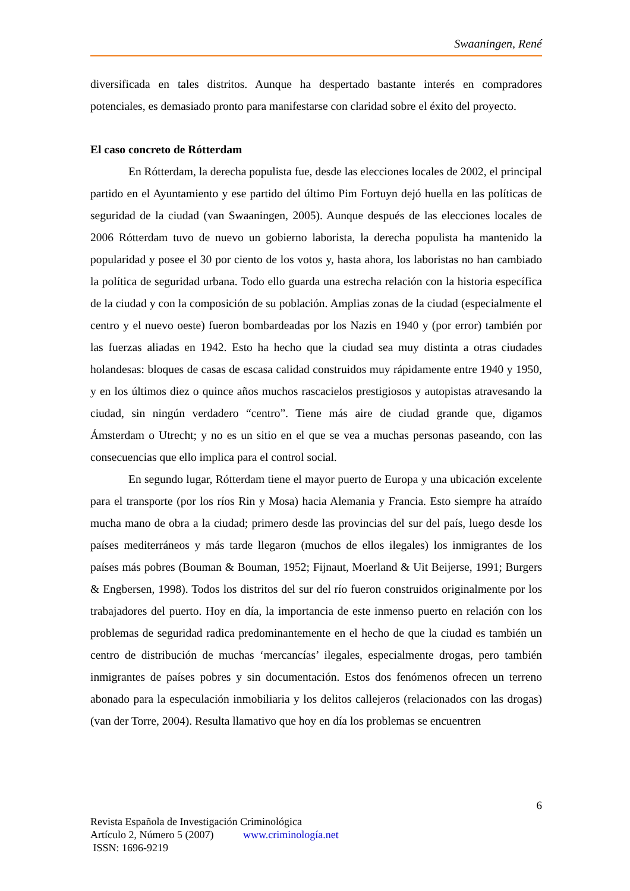Swaaningen, René
diversificada en tales distritos. Aunque ha despertado bastante interés en compradores potenciales, es demasiado pronto para manifestarse con claridad sobre el éxito del proyecto.
El caso concreto de Rótterdam
En Rótterdam, la derecha populista fue, desde las elecciones locales de 2002, el principal partido en el Ayuntamiento y ese partido del último Pim Fortuyn dejó huella en las políticas de seguridad de la ciudad (van Swaaningen, 2005). Aunque después de las elecciones locales de 2006 Rótterdam tuvo de nuevo un gobierno laborista, la derecha populista ha mantenido la popularidad y posee el 30 por ciento de los votos y, hasta ahora, los laboristas no han cambiado la política de seguridad urbana. Todo ello guarda una estrecha relación con la historia específica de la ciudad y con la composición de su población. Amplias zonas de la ciudad (especialmente el centro y el nuevo oeste) fueron bombardeadas por los Nazis en 1940 y (por error) también por las fuerzas aliadas en 1942. Esto ha hecho que la ciudad sea muy distinta a otras ciudades holandesas: bloques de casas de escasa calidad construidos muy rápidamente entre 1940 y 1950, y en los últimos diez o quince años muchos rascacielos prestigiosos y autopistas atravesando la ciudad, sin ningún verdadero “centro”. Tiene más aire de ciudad grande que, digamos Ámsterdam o Utrecht; y no es un sitio en el que se vea a muchas personas paseando, con las consecuencias que ello implica para el control social.
En segundo lugar, Rótterdam tiene el mayor puerto de Europa y una ubicación excelente para el transporte (por los ríos Rin y Mosa) hacia Alemania y Francia. Esto siempre ha atraído mucha mano de obra a la ciudad; primero desde las provincias del sur del país, luego desde los países mediterráneos y más tarde llegaron (muchos de ellos ilegales) los inmigrantes de los países más pobres (Bouman & Bouman, 1952; Fijnaut, Moerland & Uit Beijerse, 1991; Burgers & Engbersen, 1998). Todos los distritos del sur del río fueron construidos originalmente por los trabajadores del puerto. Hoy en día, la importancia de este inmenso puerto en relación con los problemas de seguridad radica predominantemente en el hecho de que la ciudad es también un centro de distribución de muchas ‘mercancías’ ilegales, especialmente drogas, pero también inmigrantes de países pobres y sin documentación. Estos dos fenómenos ofrecen un terreno abonado para la especulación inmobiliaria y los delitos callejeros (relacionados con las drogas) (van der Torre, 2004). Resulta llamativo que hoy en día los problemas se encuentren
6
Revista Española de Investigación Criminológica
Artículo 2, Número 5 (2007) www.criminología.net
ISSN: 1696-9219